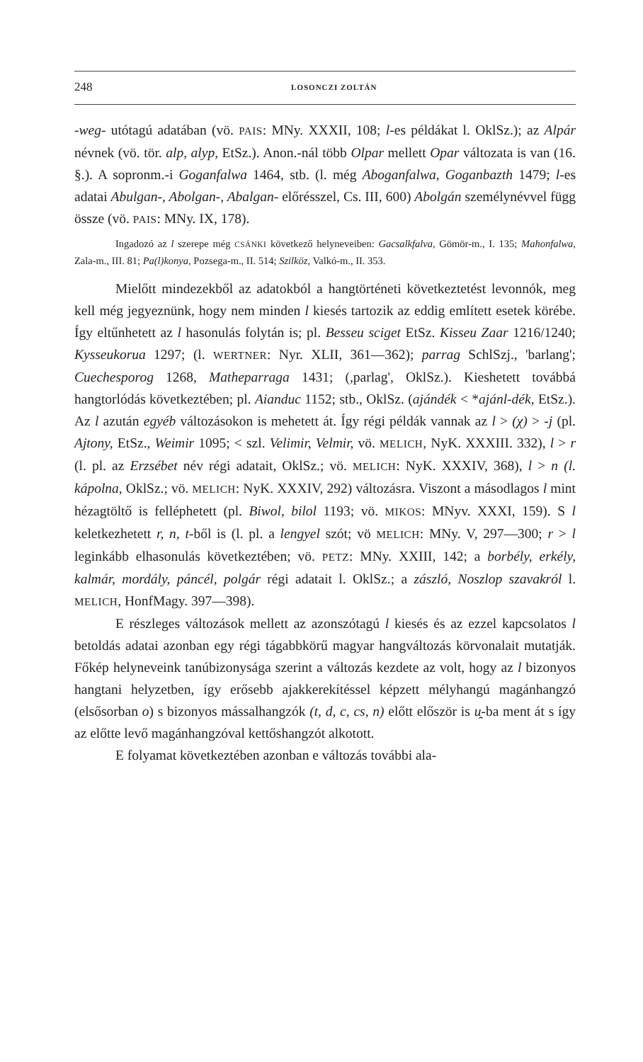248 LOSONCZI ZOLTÁN
-weg- utótagú adatában (vö. PAIS: MNy. XXXII, 108; l-es példákat l. OklSz.); az Alpár névnek (vö. tör. alp, alyp, EtSz.). Anon.-nál több Olpar mellett Opar változata is van (16. §.). A sopronm.-i Goganfalwa 1464, stb. (l. még Aboganfalwa, Goganbazth 1479; l-es adatai Abulgan-, Abolgan-, Abalgan- előrésszel, Cs. III, 600) Abolgán személynévvel függ össze (vö. PAIS: MNy. IX, 178).
Ingadozó az l szerepe még CSÁNKI következő helyneveiben: Gacsalkfalva, Gömör-m., I. 135; Mahonfalwa, Zala-m., III. 81; Pa(l)konya, Pozsega-m., II. 514; Szilköz, Valkó-m., II. 353.
Mielőtt mindezekből az adatokból a hangtörténeti következtetést levonnók, meg kell még jegyeznünk, hogy nem minden l kiesés tartozik az eddig említett esetek körébe. Így eltűnhetett az l hasonulás folytán is; pl. Besseu sciget EtSz. Kisseu Zaar 1216/1240; Kysseukorua 1297; (l. WERTNER: Nyr. XLII, 361—362); parrag SchlSzj., 'barlang'; Cuechesporog 1268, Matheparraga 1431; (,parlag', OklSz.). Kieshetett továbbá hangtorlódás következtében; pl. Aianduc 1152; stb., OklSz. (ajándék < *ajánl-dék, EtSz.). Az l azután egyéb változásokon is mehetett át. Így régi példák vannak az l > (χ) > -j (pl. Ajtony, EtSz., Weimir 1095; < szl. Velimir, Velmir, vö. MELICH, NyK. XXXIII. 332), l > r (l. pl. az Erzsébet név régi adatait, OklSz.; vö. MELICH: NyK. XXXIV, 368), l > n (l. kápolna, OklSz.; vö. MELICH: NyK. XXXIV, 292) változásra. Viszont a másodlagos l mint hézagtöltő is felléphetett (pl. Biwol, bilol 1193; vö. MIKOS: MNyv. XXXI, 159). S l keletkezhetett r, n, t-ből is (l. pl. a lengyel szót; vö MELICH: MNy. V, 297—300; r > l leginkább elhasonulás következtében; vö. PETZ: MNy. XXIII, 142; a borbély, erkély, kalmár, mordály, páncél, polgár régi adatait l. OklSz.; a zászló, Noszlop szavakról l. MELICH, HonfMagy. 397—398).
E részleges változások mellett az azonszótagú l kiesés és az ezzel kapcsolatos l betoldás adatai azonban egy régi tágabbkörű magyar hangváltozás körvonalait mutatják. Főkép helyneveink tanúbizonysága szerint a változás kezdete az volt, hogy az l bizonyos hangtani helyzetben, így erősebb ajakkerekítéssel képzett mélyhangú magánhangzó (elsősorban o) s bizonyos mássalhangzók (t, d, c, cs, n) előtt először is u̯-ba ment át s így az előtte levő magánhangzóval kettőshangzót alkotott.
E folyamat következtében azonban e változás további ala-